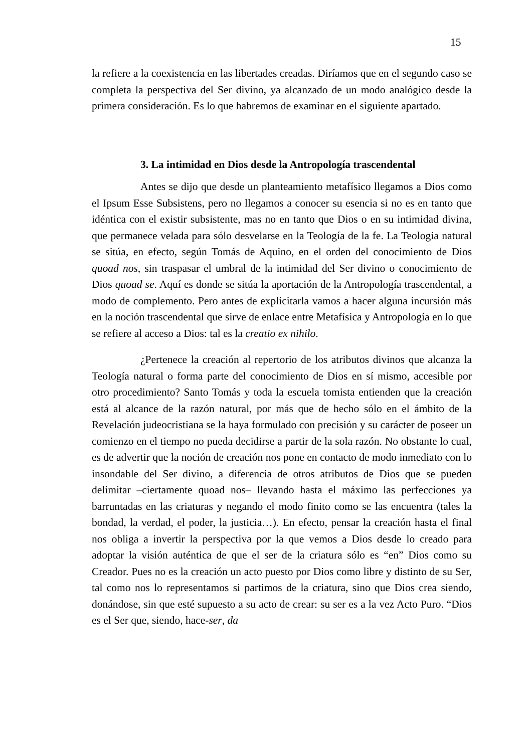15
la refiere a la coexistencia en las libertades creadas. Diríamos que en el segundo caso se completa la perspectiva del Ser divino, ya alcanzado de un modo analógico desde la primera consideración. Es lo que habremos de examinar en el siguiente apartado.
3. La intimidad en Dios desde la Antropología trascendental
Antes se dijo que desde un planteamiento metafísico llegamos a Dios como el Ipsum Esse Subsistens, pero no llegamos a conocer su esencia si no es en tanto que idéntica con el existir subsistente, mas no en tanto que Dios o en su intimidad divina, que permanece velada para sólo desvelarse en la Teología de la fe. La Teologia natural se sitúa, en efecto, según Tomás de Aquino, en el orden del conocimiento de Dios quoad nos, sin traspasar el umbral de la intimidad del Ser divino o conocimiento de Dios quoad se. Aquí es donde se sitúa la aportación de la Antropología trascendental, a modo de complemento. Pero antes de explicitarla vamos a hacer alguna incursión más en la noción trascendental que sirve de enlace entre Metafísica y Antropología en lo que se refiere al acceso a Dios: tal es la creatio ex nihilo.
¿Pertenece la creación al repertorio de los atributos divinos que alcanza la Teología natural o forma parte del conocimiento de Dios en sí mismo, accesible por otro procedimiento? Santo Tomás y toda la escuela tomista entienden que la creación está al alcance de la razón natural, por más que de hecho sólo en el ámbito de la Revelación judeocristiana se la haya formulado con precisión y su carácter de poseer un comienzo en el tiempo no pueda decidirse a partir de la sola razón. No obstante lo cual, es de advertir que la noción de creación nos pone en contacto de modo inmediato con lo insondable del Ser divino, a diferencia de otros atributos de Dios que se pueden delimitar –ciertamente quoad nos– llevando hasta el máximo las perfecciones ya barruntadas en las criaturas y negando el modo finito como se las encuentra (tales la bondad, la verdad, el poder, la justicia…). En efecto, pensar la creación hasta el final nos obliga a invertir la perspectiva por la que vemos a Dios desde lo creado para adoptar la visión auténtica de que el ser de la criatura sólo es “en” Dios como su Creador. Pues no es la creación un acto puesto por Dios como libre y distinto de su Ser, tal como nos lo representamos si partimos de la criatura, sino que Dios crea siendo, donándose, sin que esté supuesto a su acto de crear: su ser es a la vez Acto Puro. “Dios es el Ser que, siendo, hace-ser, da